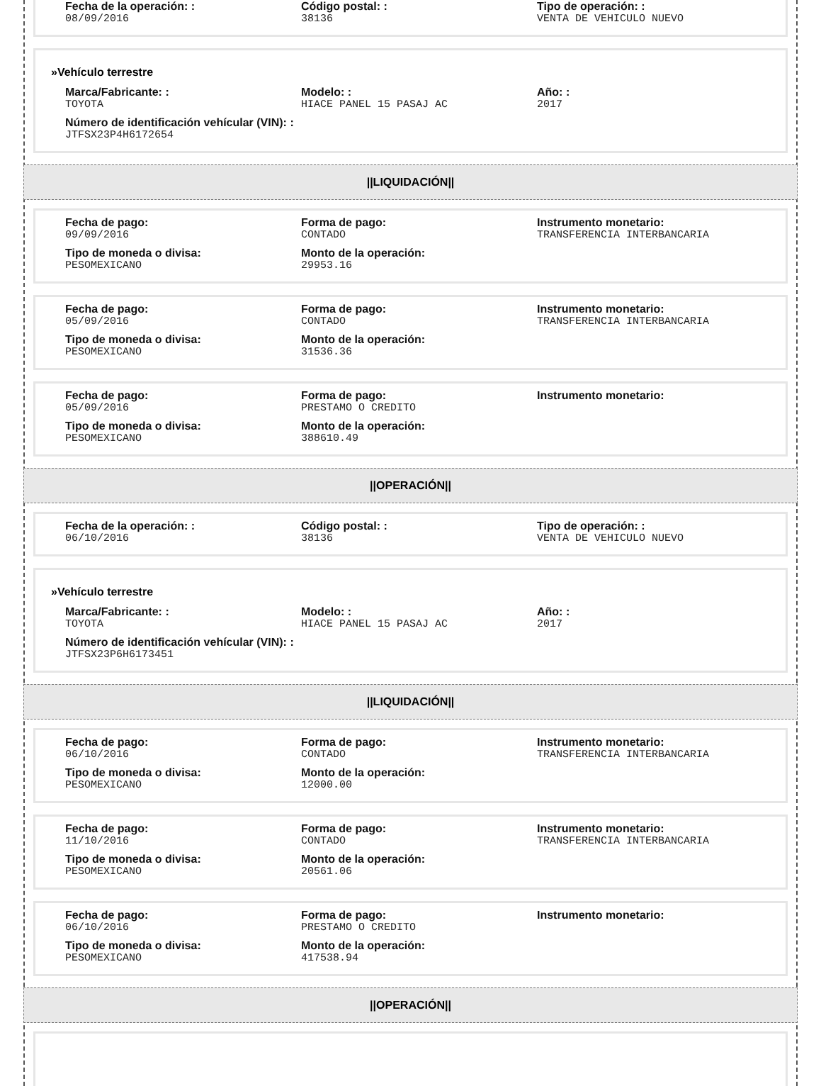Fecha de la operación: :
08/09/2016
Código postal: :
38136
Tipo de operación: :
VENTA DE VEHICULO NUEVO
»Vehículo terrestre
Marca/Fabricante: :
TOYOTA
Modelo: :
HIACE PANEL 15 PASAJ AC
Año: :
2017
Número de identificación vehícular (VIN): :
JTFSX23P4H6172654
||LIQUIDACIÓN||
Fecha de pago:
09/09/2016
Forma de pago:
CONTADO
Instrumento monetario:
TRANSFERENCIA INTERBANCARIA
Tipo de moneda o divisa:
PESOMEXICANO
Monto de la operación:
29953.16
Fecha de pago:
05/09/2016
Forma de pago:
CONTADO
Instrumento monetario:
TRANSFERENCIA INTERBANCARIA
Tipo de moneda o divisa:
PESOMEXICANO
Monto de la operación:
31536.36
Fecha de pago:
05/09/2016
Forma de pago:
PRESTAMO O CREDITO
Instrumento monetario:
Tipo de moneda o divisa:
PESOMEXICANO
Monto de la operación:
388610.49
||OPERACIÓN||
Fecha de la operación: :
06/10/2016
Código postal: :
38136
Tipo de operación: :
VENTA DE VEHICULO NUEVO
»Vehículo terrestre
Marca/Fabricante: :
TOYOTA
Modelo: :
HIACE PANEL 15 PASAJ AC
Año: :
2017
Número de identificación vehícular (VIN): :
JTFSX23P6H6173451
||LIQUIDACIÓN||
Fecha de pago:
06/10/2016
Forma de pago:
CONTADO
Instrumento monetario:
TRANSFERENCIA INTERBANCARIA
Tipo de moneda o divisa:
PESOMEXICANO
Monto de la operación:
12000.00
Fecha de pago:
11/10/2016
Forma de pago:
CONTADO
Instrumento monetario:
TRANSFERENCIA INTERBANCARIA
Tipo de moneda o divisa:
PESOMEXICANO
Monto de la operación:
20561.06
Fecha de pago:
06/10/2016
Forma de pago:
PRESTAMO O CREDITO
Instrumento monetario:
Tipo de moneda o divisa:
PESOMEXICANO
Monto de la operación:
417538.94
||OPERACIÓN||